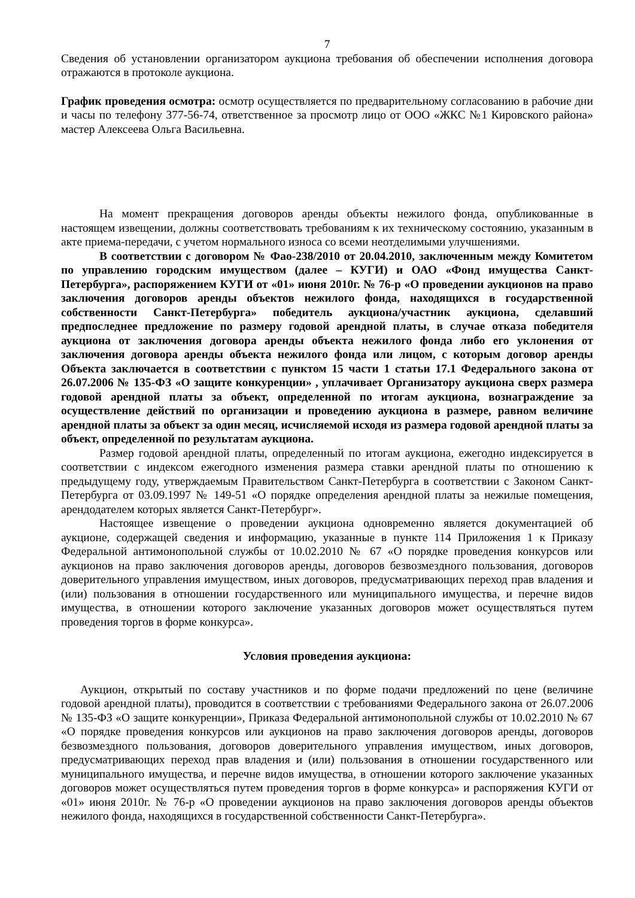7
Сведения об установлении организатором аукциона требования об обеспечении исполнения договора отражаются в протоколе аукциона.
График проведения осмотра: осмотр осуществляется по предварительному согласованию в рабочие дни и часы по телефону 377-56-74, ответственное за просмотр лицо от ООО «ЖКС №1 Кировского района» мастер Алексеева Ольга Васильевна.
На момент прекращения договоров аренды объекты нежилого фонда, опубликованные в настоящем извещении, должны соответствовать требованиям к их техническому состоянию, указанным в акте приема-передачи, с учетом нормального износа со всеми неотделимыми улучшениями.
В соответствии с договором № Фао-238/2010 от 20.04.2010, заключенным между Комитетом по управлению городским имуществом (далее – КУГИ) и ОАО «Фонд имущества Санкт-Петербурга», распоряжением КУГИ от «01» июня 2010г. № 76-р «О проведении аукционов на право заключения договоров аренды объектов нежилого фонда, находящихся в государственной собственности Санкт-Петербурга» победитель аукциона/участник аукциона, сделавший предпоследнее предложение по размеру годовой арендной платы, в случае отказа победителя аукциона от заключения договора аренды объекта нежилого фонда либо его уклонения от заключения договора аренды объекта нежилого фонда или лицом, с которым договор аренды Объекта заключается в соответствии с пунктом 15 части 1 статьи 17.1 Федерального закона от 26.07.2006 № 135-ФЗ «О защите конкуренции» , уплачивает Организатору аукциона сверх размера годовой арендной платы за объект, определенной по итогам аукциона, вознаграждение за осуществление действий по организации и проведению аукциона в размере, равном величине арендной платы за объект за один месяц, исчисляемой исходя из размера годовой арендной платы за объект, определенной по результатам аукциона.
Размер годовой арендной платы, определенный по итогам аукциона, ежегодно индексируется в соответствии с индексом ежегодного изменения размера ставки арендной платы по отношению к предыдущему году, утверждаемым Правительством Санкт-Петербурга в соответствии с Законом Санкт-Петербурга от 03.09.1997 № 149-51 «О порядке определения арендной платы за нежилые помещения, арендодателем которых является Санкт-Петербург».
Настоящее извещение о проведении аукциона одновременно является документацией об аукционе, содержащей сведения и информацию, указанные в пункте 114 Приложения 1 к Приказу Федеральной антимонопольной службы от 10.02.2010 № 67 «О порядке проведения конкурсов или аукционов на право заключения договоров аренды, договоров безвозмездного пользования, договоров доверительного управления имуществом, иных договоров, предусматривающих переход прав владения и (или) пользования в отношении государственного или муниципального имущества, и перечне видов имущества, в отношении которого заключение указанных договоров может осуществляться путем проведения торгов в форме конкурса».
Условия проведения аукциона:
Аукцион, открытый по составу участников и по форме подачи предложений по цене (величине годовой арендной платы), проводится в соответствии с требованиями Федерального закона от 26.07.2006 № 135-ФЗ «О защите конкуренции», Приказа Федеральной антимонопольной службы от 10.02.2010 № 67 «О порядке проведения конкурсов или аукционов на право заключения договоров аренды, договоров безвозмездного пользования, договоров доверительного управления имуществом, иных договоров, предусматривающих переход прав владения и (или) пользования в отношении государственного или муниципального имущества, и перечне видов имущества, в отношении которого заключение указанных договоров может осуществляться путем проведения торгов в форме конкурса» и распоряжения КУГИ от «01» июня 2010г. № 76-р «О проведении аукционов на право заключения договоров аренды объектов нежилого фонда, находящихся в государственной собственности Санкт-Петербурга».